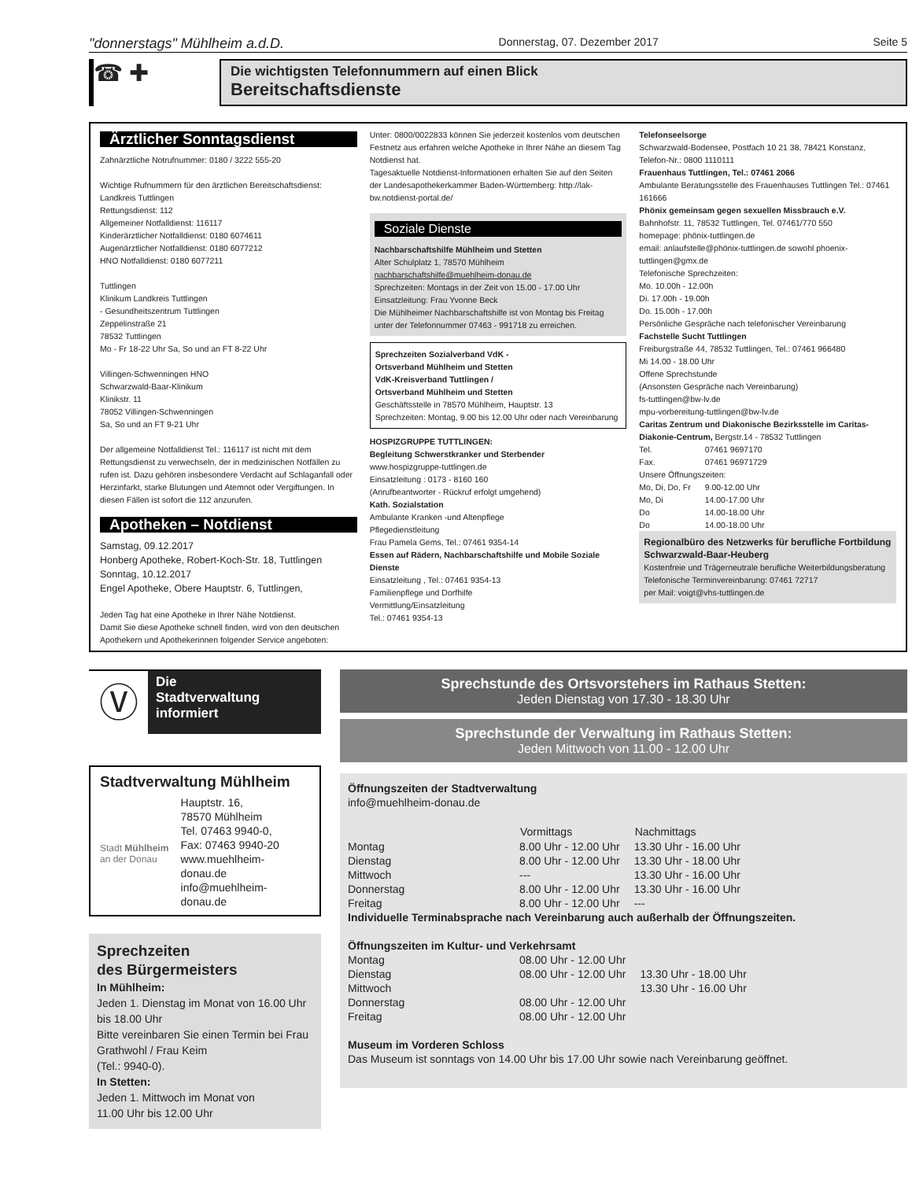"donnerstags" Mühlheim a.d.D.
Donnerstag, 07. Dezember 2017 Seite 5
☎ ✚
Die wichtigsten Telefonnummern auf einen Blick
Bereitschaftsdienste
Ärztlicher Sonntagsdienst
Zahnärztliche Notrufnummer: 0180 / 3222 555-20
Wichtige Rufnummern für den ärztlichen Bereitschaftsdienst:
Landkreis Tuttlingen
Rettungsdienst: 112
Allgemeiner Notfalldienst: 116117
Kinderärztlicher Notfalldienst: 0180 6074611
Augenärztlicher Notfalldienst: 0180 6077212
HNO Notfalldienst: 0180 6077211
Tuttlingen
Klinikum Landkreis Tuttlingen
- Gesundheitszentrum Tuttlingen
Zeppelinstraße 21
78532 Tuttlingen
Mo - Fr 18-22 Uhr Sa, So und an FT 8-22 Uhr
Villingen-Schwenningen HNO
Schwarzwald-Baar-Klinikum
Klinikstr. 11
78052 Villingen-Schwenningen
Sa, So und an FT 9-21 Uhr
Der allgemeine Notfalldienst Tel.: 116117 ist nicht mit dem Rettungsdienst zu verwechseln, der in medizinischen Notfällen zu rufen ist. Dazu gehören insbesondere Verdacht auf Schlaganfall oder Herzinfarkt, starke Blutungen und Atemnot oder Vergiftungen. In diesen Fällen ist sofort die 112 anzurufen.
Apotheken – Notdienst
Samstag, 09.12.2017
Honberg Apotheke, Robert-Koch-Str. 18, Tuttlingen
Sonntag, 10.12.2017
Engel Apotheke, Obere Hauptstr. 6, Tuttlingen,
Jeden Tag hat eine Apotheke in Ihrer Nähe Notdienst.
Damit Sie diese Apotheke schnell finden, wird von den deutschen Apothekern und Apothekerinnen folgender Service angeboten:
Unter: 0800/0022833 können Sie jederzeit kostenlos vom deutschen Festnetz aus erfahren welche Apotheke in Ihrer Nähe an diesem Tag Notdienst hat.
Tagesaktuelle Notdienst-Informationen erhalten Sie auf den Seiten der Landesapothekerkammer Baden-Württemberg: http://lak-bw.notdienst-portal.de/
Soziale Dienste
Nachbarschaftshilfe Mühlheim und Stetten
Alter Schulplatz 1, 78570 Mühlheim
nachbarschaftshilfe@muehlheim-donau.de
Sprechzeiten: Montags in der Zeit von 15.00 - 17.00 Uhr
Einsatzleitung: Frau Yvonne Beck
Die Mühlheimer Nachbarschaftshilfe ist von Montag bis Freitag unter der Telefonnummer 07463 - 991718 zu erreichen.
Sprechzeiten Sozialverband VdK -
Ortsverband Mühlheim und Stetten
VdK-Kreisverband Tuttlingen /
Ortsverband Mühlheim und Stetten
Geschäftsstelle in 78570 Mühlheim, Hauptstr. 13
Sprechzeiten: Montag, 9.00 bis 12.00 Uhr oder nach Vereinbarung
HOSPIZGRUPPE TUTTLINGEN:
Begleitung Schwerstkranker und Sterbender
www.hospizgruppe-tuttlingen.de
Einsatzleitung : 0173 - 8160 160
(Anrufbeantworter - Rückruf erfolgt umgehend)
Kath. Sozialstation
Ambulante Kranken -und Altenpflege
Pflegedienstleitung
Frau Pamela Gems, Tel.: 07461 9354-14
Essen auf Rädern, Nachbarschaftshilfe und Mobile Soziale Dienste
Einsatzleitung , Tel.: 07461 9354-13
Familienpflege und Dorfhilfe
Vermittlung/Einsatzleitung
Tel.: 07461 9354-13
Telefonseelsorge
Schwarzwald-Bodensee, Postfach 10 21 38, 78421 Konstanz, Telefon-Nr.: 0800 1110111
Frauenhaus Tuttlingen, Tel.: 07461 2066
Ambulante Beratungsstelle des Frauenhauses Tuttlingen Tel.: 07461 161666
Phönix gemeinsam gegen sexuellen Missbrauch e.V.
Bahnhofstr. 11, 78532 Tuttlingen, Tel. 07461/770 550
homepage: phönix-tuttlingen.de
email: anlaufstelle@phönix-tuttlingen.de sowohl phoenix-tuttlingen@gmx.de
Telefonische Sprechzeiten:
Mo. 10.00h - 12.00h
Di. 17.00h - 19.00h
Do. 15.00h - 17.00h
Persönliche Gespräche nach telefonischer Vereinbarung
Fachstelle Sucht Tuttlingen
Freiburgstraße 44, 78532 Tuttlingen, Tel.: 07461 966480
Mi 14.00 - 18.00 Uhr
Offene Sprechstunde
(Ansonsten Gespräche nach Vereinbarung)
fs-tuttlingen@bw-lv.de
mpu-vorbereitung-tuttlingen@bw-lv.de
Caritas Zentrum und Diakonische Bezirksstelle im Caritas-Diakonie-Centrum, Bergstr.14 - 78532 Tuttlingen
| Tel. | 07461 9697170 |
| Fax. | 07461 96971729 |
| Unsere Öffnungszeiten: | |
| Mo, Di, Do, Fr | 9.00-12.00 Uhr |
| Mo, Di | 14.00-17.00 Uhr |
| Do | 14.00-18.00 Uhr |
| Do | 14.00-18.00 Uhr |
Regionalbüro des Netzwerks für berufliche Fortbildung Schwarzwald-Baar-Heuberg
Kostenfreie und Trägerneutrale berufliche Weiterbildungsberatung
Telefonische Terminvereinbarung: 07461 72717
per Mail: voigt@vhs-tuttlingen.de
Ⓥ
Die
Stadtverwaltung
informiert
Stadtverwaltung Mühlheim
Stadt Mühlheim an der Donau
Hauptstr. 16,
78570 Mühlheim
Tel. 07463 9940-0,
Fax: 07463 9940-20
www.muehlheim-donau.de
info@muehlheim-donau.de
Sprechzeiten
des Bürgermeisters
In Mühlheim:
Jeden 1. Dienstag im Monat von 16.00 Uhr bis 18.00 Uhr
Bitte vereinbaren Sie einen Termin bei Frau Grathwohl / Frau Keim
(Tel.: 9940-0).
In Stetten:
Jeden 1. Mittwoch im Monat von
11.00 Uhr bis 12.00 Uhr
Sprechstunde des Ortsvorstehers im Rathaus Stetten:
Jeden Dienstag von 17.30 - 18.30 Uhr
Sprechstunde der Verwaltung im Rathaus Stetten:
Jeden Mittwoch von 11.00 - 12.00 Uhr
Öffnungszeiten der Stadtverwaltung
info@muehlheim-donau.de
| | Vormittags | Nachmittags |
| --- | --- | --- |
| Montag | 8.00 Uhr - 12.00 Uhr | 13.30 Uhr - 16.00 Uhr |
| Dienstag | 8.00 Uhr - 12.00 Uhr | 13.30 Uhr - 18.00 Uhr |
| Mittwoch | --- | 13.30 Uhr - 16.00 Uhr |
| Donnerstag | 8.00 Uhr - 12.00 Uhr | 13.30 Uhr - 16.00 Uhr |
| Freitag | 8.00 Uhr - 12.00 Uhr | --- |
Individuelle Terminabsprache nach Vereinbarung auch außerhalb der Öffnungszeiten.
Öffnungszeiten im Kultur- und Verkehrsamt
| Montag | 08.00 Uhr - 12.00 Uhr | |
| Dienstag | 08.00 Uhr - 12.00 Uhr | 13.30 Uhr - 18.00 Uhr |
| Mittwoch | | 13.30 Uhr - 16.00 Uhr |
| Donnerstag | 08.00 Uhr - 12.00 Uhr | |
| Freitag | 08.00 Uhr - 12.00 Uhr | |
Museum im Vorderen Schloss
Das Museum ist sonntags von 14.00 Uhr bis 17.00 Uhr sowie nach Vereinbarung geöffnet.